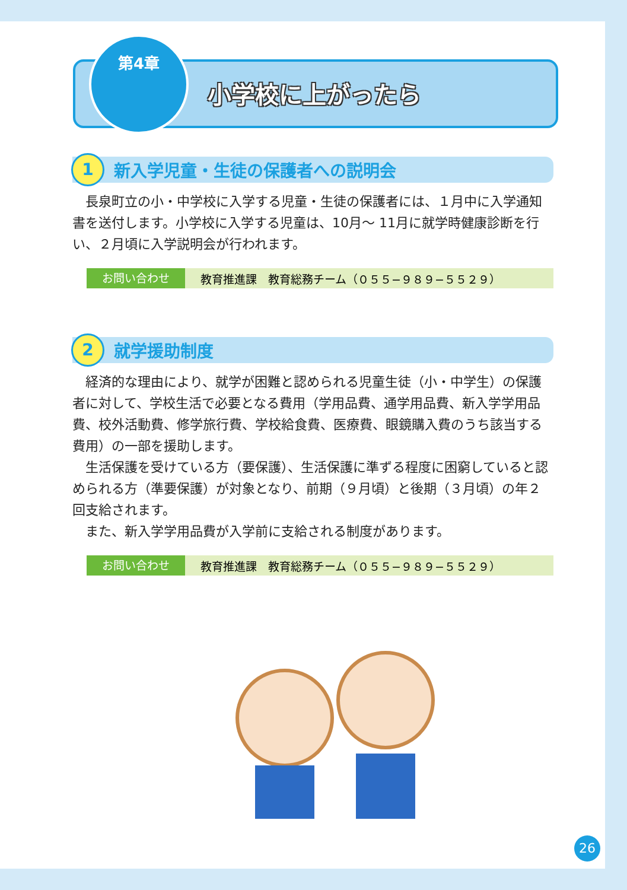第4章
小学校に上がったら
1
新入学児童・生徒の保護者への説明会
　長泉町立の小・中学校に入学する児童・生徒の保護者には、１月中に入学通知書を送付します。小学校に入学する児童は、10月～ 11月に就学時健康診断を行い、２月頃に入学説明会が行われます。
お問い合わせ 教育推進課　教育総務チーム（０５５−９８９−５５２９）
2
就学援助制度
　経済的な理由により、就学が困難と認められる児童生徒（小・中学生）の保護者に対して、学校生活で必要となる費用（学用品費、通学用品費、新入学学用品費、校外活動費、修学旅行費、学校給食費、医療費、眼鏡購入費のうち該当する費用）の一部を援助します。
　生活保護を受けている方（要保護）、生活保護に準ずる程度に困窮していると認められる方（準要保護）が対象となり、前期（９月頃）と後期（３月頃）の年２回支給されます。
　また、新入学学用品費が入学前に支給される制度があります。
お問い合わせ 教育推進課　教育総務チーム（０５５−９８９−５５２９）
26